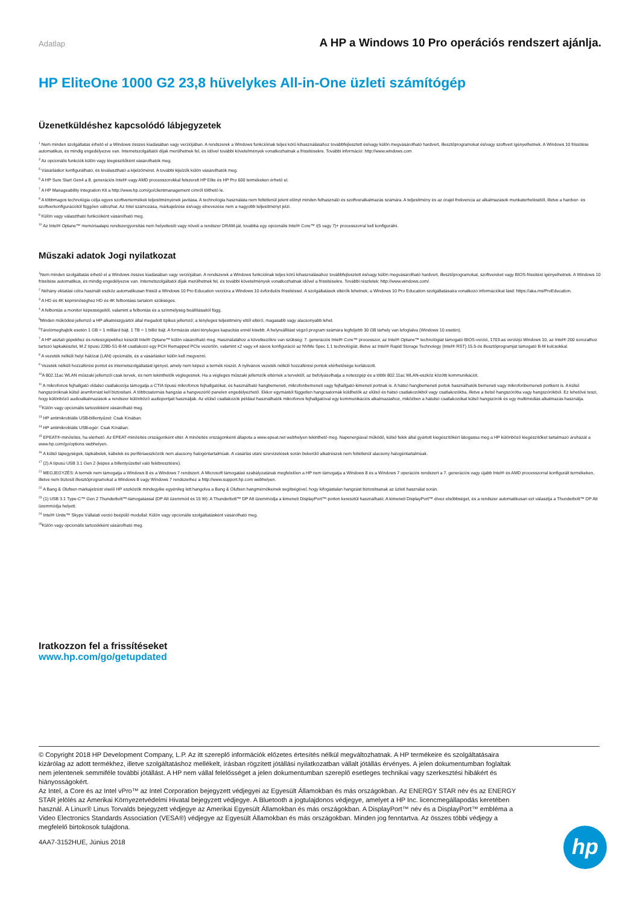Adatlap A HP a Windows 10 Pro operációs rendszert ajánlja.
HP EliteOne 1000 G2 23,8 hüvelykes All-in-One üzleti számítógép
Üzenetküldéshez kapcsolódó lábjegyzetek
<sup>1</sup> Nem minden szolgáltatás érhető el a Windows összes kiadásában vagy verziójában. A rendszerek a Windows funkcióinak teljes körű kihasználásához továbbfejlesztett és/vagy külön megvásárolható hardvert, illesztőprogramokat és/vagy szoftvert igényelhetnek. A Windows 10 frissítése automatikus, és mindig engedélyezve van. Internetszolgáltatói díjak merülhetnek fel, és idővel további követelmények vonatkozhatnak a frissítésekre. További információ: http://www.windows.com
<sup>3</sup> Az opcionális funkciók külön vagy kiegészítőként vásárolhatók meg.
<sup>5</sup> Vásárláskor konfigurálható, és kiválasztható a kijelzőméret. A további kijelzők külön vásárolhatók meg.
<sup>6</sup> A HP Sure Start Gen4 a 8. generációs Intel® vagy AMD processzorokkal felszerelt HP Elite és HP Pro 600 termékeken érhető el.
<sup>7</sup> A HP Manageability Integration Kit a http://www.hp.com/go/clientmanagement címről tölthető le.
<sup>8</sup> A többmagos technológia célja egyes szoftvertermékek teljesítményének javítása. A technológia használata nem feltétlenül jelent előnyt minden felhasználó és szoftveralkalmazás számára. A teljesítmény és az órajel-frekvencia az alkalmazások munkaterhelésétől, illetve a hardver- és szoftverkonfigurációtól függően változhat. Az Intel számozása, márkajelzése és/vagy elnevezése nem a nagyobb teljesítményt jelzi.
<sup>9</sup> Külön vagy választható funkcióként vásárolható meg.
<sup>10</sup> Az Intel® Optane™ memóriaalapú rendszergyorsítás nem helyettesíti vagy növeli a rendszer DRAM-ját, továbbá egy opcionális Intel® Core™ i(5 vagy 7)+ processzorral kell konfigurálni.
Műszaki adatok Jogi nyilatkozat
<sup>1</sup> Nem minden szolgáltatás érhető el a Windows összes kiadásában vagy verziójában. A rendszerek a Windows funkcióinak teljes körű kihasználásához továbbfejlesztett és/vagy külön megvásárolható hardvert, illesztőprogramokat, szoftvereket vagy BIOS-frissítést igényelhetnek. A Windows 10 frissítése automatikus, és mindig engedélyezve van. Internetszolgáltatói díjak merülhetnek fel, és további követelmények vonatkozhatnak idővel a frissítésekre. További részletek: http://www.windows.com/.
<sup>2</sup> Néhány oktatási célra használt eszköz automatikusan frissül a Windows 10 Pro Education verzióra a Windows 10 évfordulós frissítéssel. A szolgáltatások eltérők lehetnek; a Windows 10 Pro Education szolgáltatásaira vonatkozó információkat lásd: https://aka.ms/ProEducation.
<sup>3</sup> A HD és 4K képminőséghez HD és 4K felbontású tartalom szükséges.
<sup>4</sup> A felbontás a monitor képességeitől, valamint a felbontás és a színmélység beállításaitól függ.
<sup>5</sup> Minden működési jellemző a HP alkatrészgyártói által megadott tipikus jellemző; a tényleges teljesítmény ettől eltérő, magasabb vagy alacsonyabb lehet.
<sup>6</sup> Tárolómeghajtók esetén 1 GB = 1 milliárd bájt. 1 TB = 1 billió bájt. A formázás utáni tényleges kapacitás ennél kisebb. A helyreállítást végző program számára legfeljebb 30 GB tárhely van lefoglalva (Windows 10 esetén).
<sup>7</sup> A HP asztali gépekhez és noteszgépekhez készült Intel® Optane™ külön vásárolható meg. Használatához a következőkre van szükség: 7. generációs Intel® Core™ processzor, az Intel® Optane™ technológiát támogató BIOS-verzió, 1703-as verziójú Windows 10, az Intel® 200 sorozathoz tartozó lapkakészlet, M.2 típusú 2280-S1-B-M csatlakozó egy PCH Remapped PCIe vezérlőn, valamint x2 vagy x4 sávos konfiguráció az NVMe Spec 1.1 technológiát, illetve az Intel® Rapid Storage Technology (Intel® RST) 15.5-ös illesztőprogramját támogató B-M kulcsokkal.
<sup>8</sup> A vezeték nélküli helyi hálózat (LAN) opcionális, és a vásárláskor külön kell megvenni.
<sup>9</sup> Vezeték nélküli hozzáférési pontot és internetszolgáltatást igényel, amely nem képezi a termék részét. A nyilvános vezeték nélküli hozzáférési pontok elérhetősége korlátozott.
<sup>10</sup> A 802.11ac WLAN műszaki jellemzői csak tervek, és nem tekinthetők véglegesnek. Ha a végleges műszaki jellemzők eltérnek a tervektől, az befolyásolhatja a noteszgép és a többi 802.11ac WLAN-eszköz közötti kommunikációt.
<sup>11</sup> A mikrofonos fejhallgató oldalsó csatlakozója támogatja a CTIA típusú mikrofonos fejhallgatókat, és használható hangbemeneti, mikrofonbemeneti vagy fejhallgató-kimeneti portnak is. A hátsó hangbemeneti portok használhatók bemeneti vagy mikrofonbemeneti portként is. A külső hangszóróknak külső áramforrást kell biztosítani. A többcsatornás hangzás a hangvezérlő panelen engedélyezhető. Ekkor egymástól független hangcsatornák küldhetők az elülső és hátsó csatlakozókból vagy csatlakozókba, illetve a belső hangszóróba vagy hangszórókból. Ez lehetővé teszi, hogy különböző audioalkalmazások a rendszer különböző audioportjait használják. Az elülső csatlakozók például használhatók mikrofonos fejhallgatóval egy kommunikációs alkalmazáshoz, miközben a hátulsó csatlakozókat külső hangszórók és egy multimédiás alkalmazás használja.
<sup>12</sup> Külön vagy opcionális tartozékként vásárolható meg.
<sup>13</sup> HP antimikrobiális USB-billentyűzet: Csak Kínában.
<sup>14</sup> HP antimikrobiális USB-egér: Csak Kínában.
<sup>15</sup> EPEAT®-minősítés, ha elérhető. Az EPEAT-minősítés országonként eltér. A minősítés országonkénti állapota a www.epeat.net webhelyen tekinthető meg. Napenergiával működő, külső felek által gyártott kiegészítőkért látogassa meg a HP különböző kiegészítőket tartalmazó áruházát a www.hp.com/go/options webhelyen.
<sup>16</sup> A külső tápegységek, tápkábelek, kábelek és perifériaeszközök nem alacsony halogéntartalmúak. A vásárlás utáni szervizelések során bekerülő alkatrészek nem feltétlenül alacsony halogéntartalmúak.
<sup>17</sup> (2) A típusú USB 3.1 Gen 2 (képes a billentyűzettel való felébresztésre).
<sup>21</sup> MEGJEGYZÉS: A termék nem támogatja a Windows 8 és a Windows 7 rendszert. A Microsoft támogatási szabályzatának megfelelően a HP nem támogatja a Windows 8 és a Windows 7 operációs rendszert a 7. generációs vagy újabb Intel® és AMD processzorral konfigurált termékeken, illetve nem biztosít illesztőprogramokat a Windows 8 vagy Windows 7 rendszerhez a http://www.support.hp.com webhelyen.
<sup>22</sup> A Bang & Olufsen márkajelzést viselő HP eszközök mindegyike egyénileg lett hangolva a Bang & Olufsen hangmérnökeinek segítségével, hogy kifogástalan hangzást biztosítsanak az üzleti használat során.
<sup>23</sup> (1) USB 3.1 Type-C™ Gen 2 Thunderbolt™-támogatással (DP Alt üzemmód és 15 W): A Thunderbolt™ DP Alt üzemmódja a kimeneti DisplayPort™-porton keresztül használható; A kimeneti DisplayPort™ élvez elsőbbséget, és a rendszer automatikusan ezt választja a Thunderbolt™ DP Alt üzemmódja helyett.
<sup>24</sup> Intel® Unite™ Skype Vállalati verzió beépülő modullal: Külön vagy opcionális szolgáltatásként vásárolható meg.
<sup>25</sup>Külön vagy opcionális tartozékként vásárolható meg.
Iratkozzon fel a frissítéseket
www.hp.com/go/getupdated
© Copyright 2018 HP Development Company, L.P. Az itt szereplő információk előzetes értesítés nélkül megváltozhatnak. A HP termékeire és szolgáltatásaira kizárólag az adott termékhez, illetve szolgáltatáshoz mellékelt, írásban rögzített jótállási nyilatkozatban vállalt jótállás érvényes. A jelen dokumentumban foglaltak nem jelentenek semmiféle további jótállást. A HP nem vállal felelősséget a jelen dokumentumban szereplő esetleges technikai vagy szerkesztési hibákért és hiányosságokért.
Az Intel, a Core és az Intel vPro™ az Intel Corporation bejegyzett védjegyei az Egyesült Államokban és más országokban. Az ENERGY STAR név és az ENERGY STAR jelölés az Amerikai Környezetvédelmi Hivatal bejegyzett védjegye. A Bluetooth a jogtulajdonos védjegye, amelyet a HP Inc. licencmegállapodás keretében használ. A Linux® Linus Torvalds bejegyzett védjegye az Amerikai Egyesült Államokban és más országokban. A DisplayPort™ név és a DisplayPort™ embléma a Video Electronics Standards Association (VESA®) védjegye az Egyesült Államokban és más országokban. Minden jog fenntartva. Az összes többi védjegy a megfelelő birtokosok tulajdona.
4AA7-3152HUE, Június 2018
hp